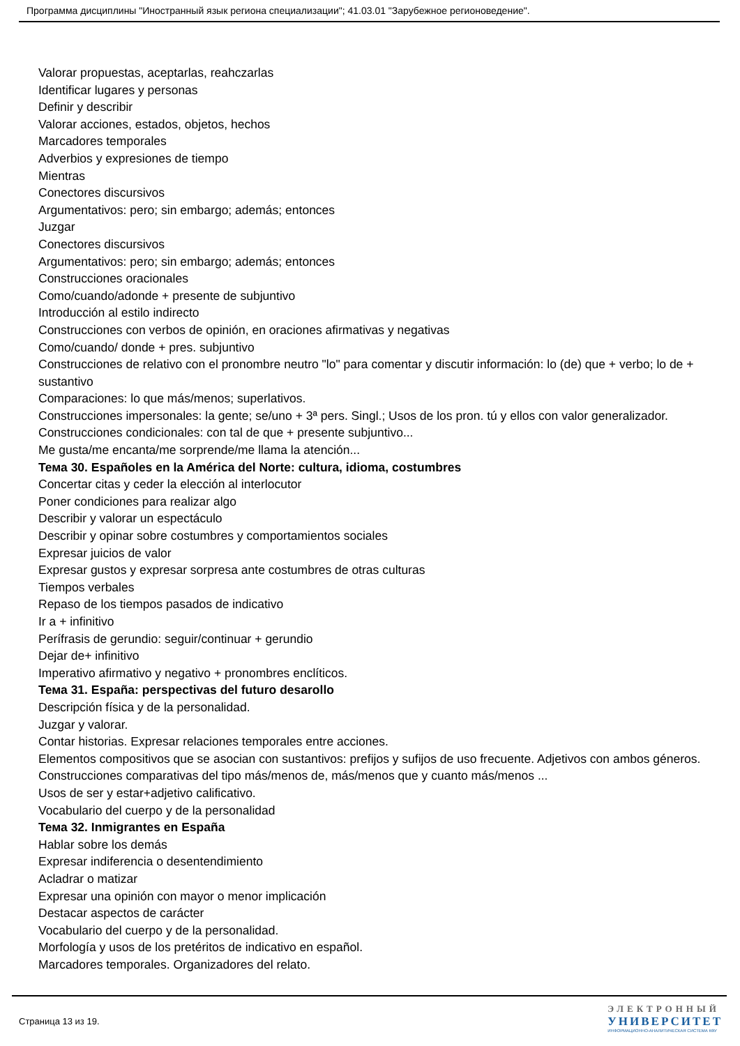Программа дисциплины "Иностранный язык региона специализации"; 41.03.01 "Зарубежное регионоведение".
Valorar propuestas, aceptarlas, reahczarlas
Identificar lugares y personas
Definir y describir
Valorar acciones, estados, objetos, hechos
Marcadores temporales
Adverbios y expresiones de tiempo
Mientras
Conectores discursivos
Argumentativos: pero; sin embargo; además; entonces
Juzgar
Conectores discursivos
Argumentativos: pero; sin embargo; además; entonces
Construcciones oracionales
Como/cuando/adonde + presente de subjuntivo
Introducción al estilo indirecto
Construcciones con verbos de opinión, en oraciones afirmativas y negativas
Como/cuando/ donde + pres. subjuntivo
Construcciones de relativo con el pronombre neutro "lo" para comentar y discutir información: lo (de) que + verbo; lo de + sustantivo
Comparaciones: lo que más/menos; superlativos.
Construcciones impersonales: la gente; se/uno + 3ª pers. Singl.; Usos de los pron. tú y ellos con valor generalizador.
Construcciones condicionales: con tal de que + presente subjuntivo...
Me gusta/me encanta/me sorprende/me llama la atención...
Тема 30. Españoles en la América del Norte: cultura, idioma, costumbres
Concertar citas y ceder la elección al interlocutor
Poner condiciones para realizar algo
Describir y valorar un espectáculo
Describir y opinar sobre costumbres y comportamientos sociales
Expresar juicios de valor
Expresar gustos y expresar sorpresa ante costumbres de otras culturas
Tiempos verbales
Repaso de los tiempos pasados de indicativo
Ir a + infinitivo
Perífrasis de gerundio: seguir/continuar + gerundio
Dejar de+ infinitivo
Imperativo afirmativo y negativo + pronombres enclíticos.
Тема 31. España: perspectivas del futuro desarollo
Descripción física y de la personalidad.
Juzgar y valorar.
Contar historias. Expresar relaciones temporales entre acciones.
Elementos compositivos que se asocian con sustantivos: prefijos y sufijos de uso frecuente. Adjetivos con ambos géneros.
Construcciones comparativas del tipo más/menos de, más/menos que y cuanto más/menos ...
Usos de ser y estar+adjetivo calificativo.
Vocabulario del cuerpo y de la personalidad
Тема 32. Inmigrantes en España
Hablar sobre los demás
Expresar indiferencia o desentendimiento
Acladrar o matizar
Expresar una opinión con mayor o menor implicación
Destacar aspectos de carácter
Vocabulario del cuerpo y de la personalidad.
Morfología y usos de los pretéritos de indicativo en español.
Marcadores temporales. Organizadores del relato.
Страница 13 из 19.
ЭЛЕКТРОННЫЙ
УНИВЕРСИТЕТ
ИНФОРМАЦИОННО-АНАЛИТИЧЕСКАЯ СИСТЕМА КФУ